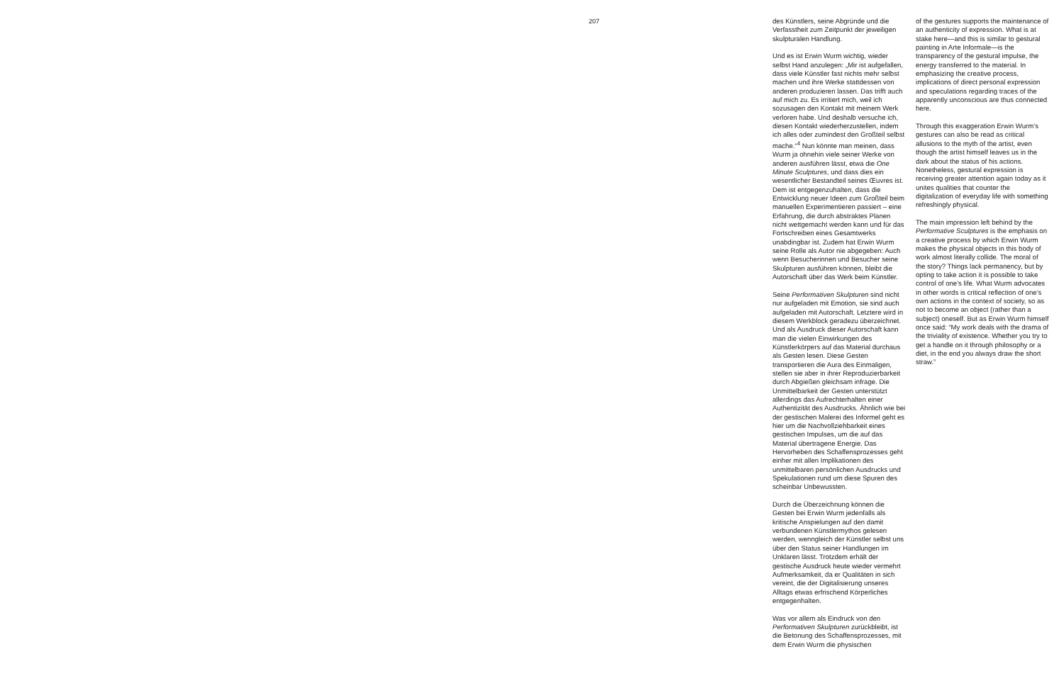207
des Künstlers, seine Abgründe und die Verfasstheit zum Zeitpunkt der jeweiligen skulpturalen Handlung.
Und es ist Erwin Wurm wichtig, wieder selbst Hand anzulegen: „Mir ist aufgefallen, dass viele Künstler fast nichts mehr selbst machen und ihre Werke stattdessen von anderen produzieren lassen. Das trifft auch auf mich zu. Es irritiert mich, weil ich sozusagen den Kontakt mit meinem Werk verloren habe. Und deshalb versuche ich, diesen Kontakt wiederherzustellen, indem ich alles oder zumindest den Großteil selbst mache.“<sup>4</sup> Nun könnte man meinen, dass Wurm ja ohnehin viele seiner Werke von anderen ausführen lässt, etwa die One Minute Sculptures, und dass dies ein wesentlicher Bestandteil seines Œuvres ist. Dem ist entgegenzuhalten, dass die Entwicklung neuer Ideen zum Großteil beim manuellen Experimentieren passiert – eine Erfahrung, die durch abstraktes Planen nicht wettgemacht werden kann und für das Fortschreiben eines Gesamtwerks unabdingbar ist. Zudem hat Erwin Wurm seine Rolle als Autor nie abgegeben: Auch wenn Besucherinnen und Besucher seine Skulpturen ausführen können, bleibt die Autorschaft über das Werk beim Künstler.
Seine Performativen Skulpturen sind nicht nur aufgeladen mit Emotion, sie sind auch aufgeladen mit Autorschaft. Letztere wird in diesem Werkblock geradezu überzeichnet. Und als Ausdruck dieser Autorschaft kann man die vielen Einwirkungen des Künstlerkörpers auf das Material durchaus als Gesten lesen. Diese Gesten transportieren die Aura des Einmaligen, stellen sie aber in ihrer Reproduzierbarkeit durch Abgießen gleichsam infrage. Die Unmittelbarkeit der Gesten unterstützt allerdings das Aufrechterhalten einer Authentizität des Ausdrucks. Ähnlich wie bei der gestischen Malerei des Informel geht es hier um die Nachvollziehbarkeit eines gestischen Impulses, um die auf das Material übertragene Energie. Das Hervorheben des Schaffensprozesses geht einher mit allen Implikationen des unmittelbaren persönlichen Ausdrucks und Spekulationen rund um diese Spuren des scheinbar Unbewussten.
Durch die Überzeichnung können die Gesten bei Erwin Wurm jedenfalls als kritische Anspielungen auf den damit verbundenen Künstlermythos gelesen werden, wenngleich der Künstler selbst uns über den Status seiner Handlungen im Unklaren lässt. Trotzdem erhält der gestische Ausdruck heute wieder vermehrt Aufmerksamkeit, da er Qualitäten in sich vereint, die der Digitalisierung unseres Alltags etwas erfrischend Körperliches entgegenhalten.
Was vor allem als Eindruck von den Performativen Skulpturen zurückbleibt, ist die Betonung des Schaffensprozesses, mit dem Erwin Wurm die physischen
of the gestures supports the maintenance of an authenticity of expression. What is at stake here—and this is similar to gestural painting in Arte Informale—is the transparency of the gestural impulse, the energy transferred to the material. In emphasizing the creative process, implications of direct personal expression and speculations regarding traces of the apparently unconscious are thus connected here.
Through this exaggeration Erwin Wurm’s gestures can also be read as critical allusions to the myth of the artist, even though the artist himself leaves us in the dark about the status of his actions. Nonetheless, gestural expression is receiving greater attention again today as it unites qualities that counter the digitalization of everyday life with something refreshingly physical.
The main impression left behind by the Performative Sculptures is the emphasis on a creative process by which Erwin Wurm makes the physical objects in this body of work almost literally collide. The moral of the story? Things lack permanency, but by opting to take action it is possible to take control of one’s life. What Wurm advocates in other words is critical reflection of one’s own actions in the context of society, so as not to become an object (rather than a subject) oneself. But as Erwin Wurm himself once said: “My work deals with the drama of the triviality of existence. Whether you try to get a handle on it through philosophy or a diet, in the end you always draw the short straw.”